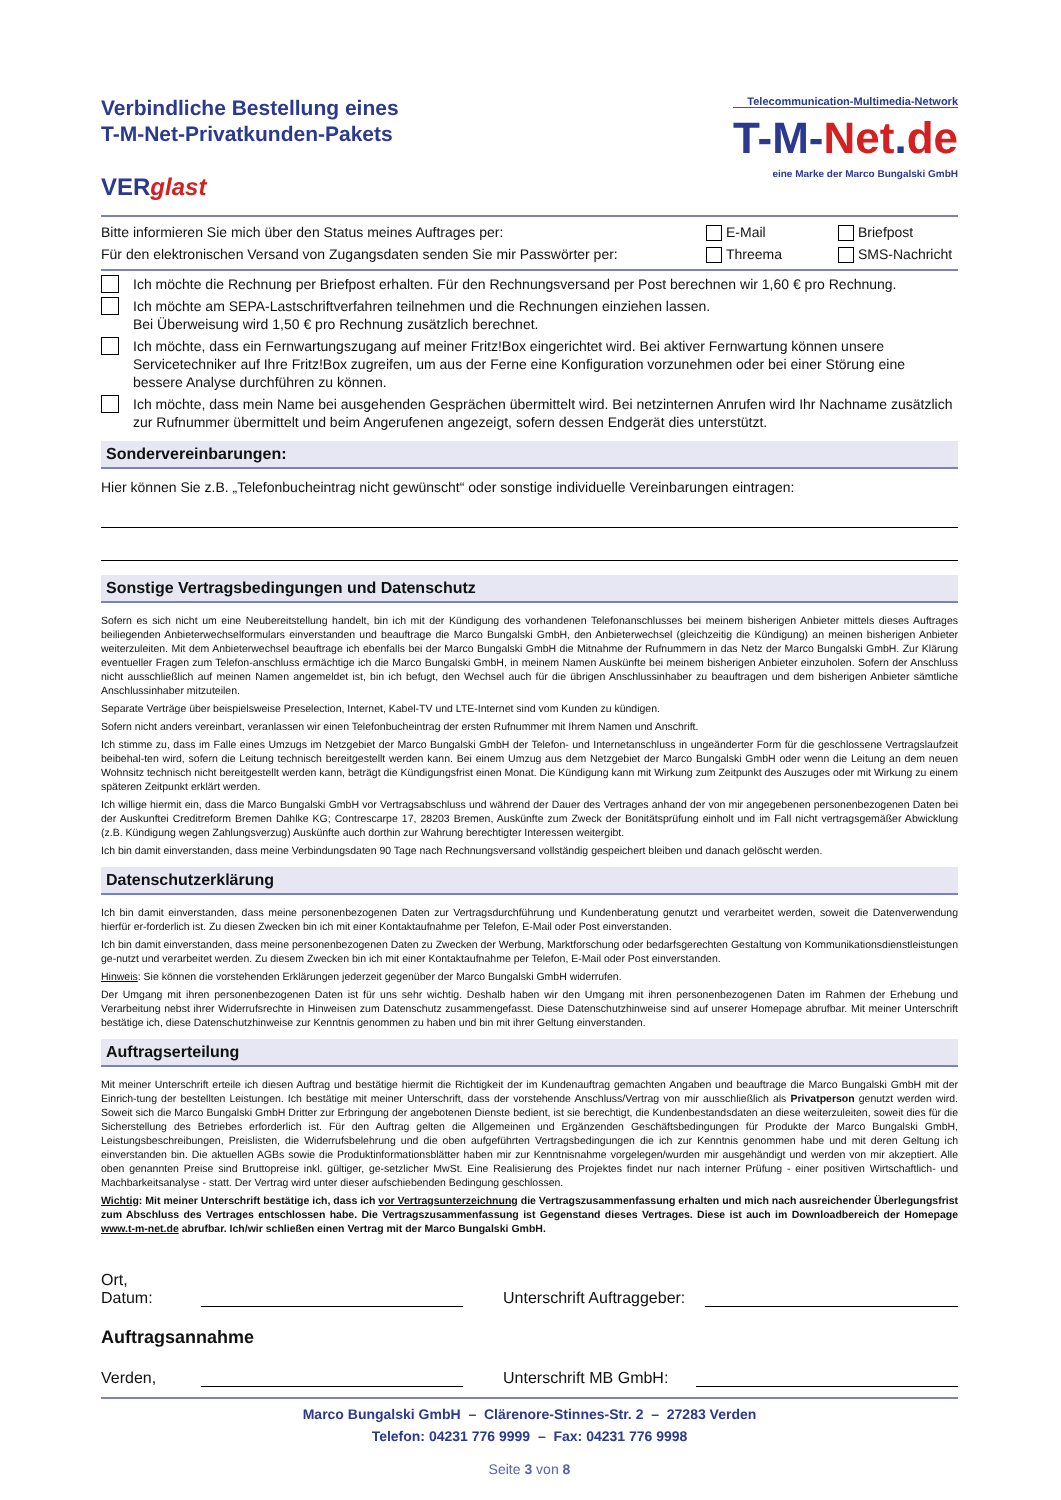Verbindliche Bestellung eines
T-M-Net-Privatkunden-Pakets
VERglast
Telecommunication-Multimedia-Network
T-M-Net.de
eine Marke der Marco Bungalski GmbH
Bitte informieren Sie mich über den Status meines Auftrages per:
E-Mail Briefpost
Für den elektronischen Versand von Zugangsdaten senden Sie mir Passwörter per:
Threema SMS-Nachricht
Ich möchte die Rechnung per Briefpost erhalten. Für den Rechnungsversand per Post berechnen wir 1,60 € pro Rechnung.
Ich möchte am SEPA-Lastschriftverfahren teilnehmen und die Rechnungen einziehen lassen.
Bei Überweisung wird 1,50 € pro Rechnung zusätzlich berechnet.
Ich möchte, dass ein Fernwartungszugang auf meiner Fritz!Box eingerichtet wird. Bei aktiver Fernwartung können unsere Servicetechniker auf Ihre Fritz!Box zugreifen, um aus der Ferne eine Konfiguration vorzunehmen oder bei einer Störung eine bessere Analyse durchführen zu können.
Ich möchte, dass mein Name bei ausgehenden Gesprächen übermittelt wird. Bei netzinternen Anrufen wird Ihr Nachname zusätzlich zur Rufnummer übermittelt und beim Angerufenen angezeigt, sofern dessen Endgerät dies unterstützt.
Sondervereinbarungen:
Hier können Sie z.B. „Telefonbucheintrag nicht gewünscht“ oder sonstige individuelle Vereinbarungen eintragen:
Sonstige Vertragsbedingungen und Datenschutz
Sofern es sich nicht um eine Neubereitstellung handelt, bin ich mit der Kündigung des vorhandenen Telefonanschlusses bei meinem bisherigen Anbieter mittels dieses Auftrages beiliegenden Anbieterwechselformulars einverstanden und beauftrage die Marco Bungalski GmbH, den Anbieterwechsel (gleichzeitig die Kündigung) an meinen bisherigen Anbieter weiterzuleiten. Mit dem Anbieterwechsel beauftrage ich ebenfalls bei der Marco Bungalski GmbH die Mitnahme der Rufnummern in das Netz der Marco Bungalski GmbH. Zur Klärung eventueller Fragen zum Telefon-anschluss ermächtige ich die Marco Bungalski GmbH, in meinem Namen Auskünfte bei meinem bisherigen Anbieter einzuholen. Sofern der Anschluss nicht ausschließlich auf meinen Namen angemeldet ist, bin ich befugt, den Wechsel auch für die übrigen Anschlussinhaber zu beauftragen und dem bisherigen Anbieter sämtliche Anschlussinhaber mitzuteilen.
Separate Verträge über beispielsweise Preselection, Internet, Kabel-TV und LTE-Internet sind vom Kunden zu kündigen.
Sofern nicht anders vereinbart, veranlassen wir einen Telefonbucheintrag der ersten Rufnummer mit Ihrem Namen und Anschrift.
Ich stimme zu, dass im Falle eines Umzugs im Netzgebiet der Marco Bungalski GmbH der Telefon- und Internetanschluss in ungeänderter Form für die geschlossene Vertragslaufzeit beibehal-ten wird, sofern die Leitung technisch bereitgestellt werden kann. Bei einem Umzug aus dem Netzgebiet der Marco Bungalski GmbH oder wenn die Leitung an dem neuen Wohnsitz technisch nicht bereitgestellt werden kann, beträgt die Kündigungsfrist einen Monat. Die Kündigung kann mit Wirkung zum Zeitpunkt des Auszuges oder mit Wirkung zu einem späteren Zeitpunkt erklärt werden.
Ich willige hiermit ein, dass die Marco Bungalski GmbH vor Vertragsabschluss und während der Dauer des Vertrages anhand der von mir angegebenen personenbezogenen Daten bei der Auskunftei Creditreform Bremen Dahlke KG; Contrescarpe 17, 28203 Bremen, Auskünfte zum Zweck der Bonitätsprüfung einholt und im Fall nicht vertragsgemäßer Abwicklung (z.B. Kündigung wegen Zahlungsverzug) Auskünfte auch dorthin zur Wahrung berechtigter Interessen weitergibt.
Ich bin damit einverstanden, dass meine Verbindungsdaten 90 Tage nach Rechnungsversand vollständig gespeichert bleiben und danach gelöscht werden.
Datenschutzerklärung
Ich bin damit einverstanden, dass meine personenbezogenen Daten zur Vertragsdurchführung und Kundenberatung genutzt und verarbeitet werden, soweit die Datenverwendung hierfür er-forderlich ist. Zu diesen Zwecken bin ich mit einer Kontaktaufnahme per Telefon, E-Mail oder Post einverstanden.
Ich bin damit einverstanden, dass meine personenbezogenen Daten zu Zwecken der Werbung, Marktforschung oder bedarfsgerechten Gestaltung von Kommunikationsdienstleistungen ge-nutzt und verarbeitet werden. Zu diesem Zwecken bin ich mit einer Kontaktaufnahme per Telefon, E-Mail oder Post einverstanden.
Hinweis: Sie können die vorstehenden Erklärungen jederzeit gegenüber der Marco Bungalski GmbH widerrufen.
Der Umgang mit ihren personenbezogenen Daten ist für uns sehr wichtig. Deshalb haben wir den Umgang mit ihren personenbezogenen Daten im Rahmen der Erhebung und Verarbeitung nebst ihrer Widerrufsrechte in Hinweisen zum Datenschutz zusammengefasst. Diese Datenschutzhinweise sind auf unserer Homepage abrufbar. Mit meiner Unterschrift bestätige ich, diese Datenschutzhinweise zur Kenntnis genommen zu haben und bin mit ihrer Geltung einverstanden.
Auftragserteilung
Mit meiner Unterschrift erteile ich diesen Auftrag und bestätige hiermit die Richtigkeit der im Kundenauftrag gemachten Angaben und beauftrage die Marco Bungalski GmbH mit der Einrich-tung der bestellten Leistungen. Ich bestätige mit meiner Unterschrift, dass der vorstehende Anschluss/Vertrag von mir ausschließlich als Privatperson genutzt werden wird. Soweit sich die Marco Bungalski GmbH Dritter zur Erbringung der angebotenen Dienste bedient, ist sie berechtigt, die Kundenbestandsdaten an diese weiterzuleiten, soweit dies für die Sicherstellung des Betriebes erforderlich ist. Für den Auftrag gelten die Allgemeinen und Ergänzenden Geschäftsbedingungen für Produkte der Marco Bungalski GmbH, Leistungsbeschreibungen, Preislisten, die Widerrufsbelehrung und die oben aufgeführten Vertragsbedingungen die ich zur Kenntnis genommen habe und mit deren Geltung ich einverstanden bin. Die aktuellen AGBs sowie die Produktinformationsblätter haben mir zur Kenntnisnahme vorgelegen/wurden mir ausgehändigt und werden von mir akzeptiert. Alle oben genannten Preise sind Bruttopreise inkl. gültiger, ge-setzlicher MwSt. Eine Realisierung des Projektes findet nur nach interner Prüfung - einer positiven Wirtschaftlich- und Machbarkeitsanalyse - statt. Der Vertrag wird unter dieser aufschiebenden Bedingung geschlossen.
Wichtig: Mit meiner Unterschrift bestätige ich, dass ich vor Vertragsunterzeichnung die Vertragszusammenfassung erhalten und mich nach ausreichender Überlegungsfrist zum Abschluss des Vertrages entschlossen habe. Die Vertragszusammenfassung ist Gegenstand dieses Vertrages. Diese ist auch im Downloadbereich der Homepage www.t-m-net.de abrufbar. Ich/wir schließen einen Vertrag mit der Marco Bungalski GmbH.
Ort, Datum: Unterschrift Auftraggeber:
Auftragsannahme
Verden, Unterschrift MB GmbH:
Marco Bungalski GmbH – Clärenore-Stinnes-Str. 2 – 27283 Verden
Telefon: 04231 776 9999 – Fax: 04231 776 9998
Seite 3 von 8